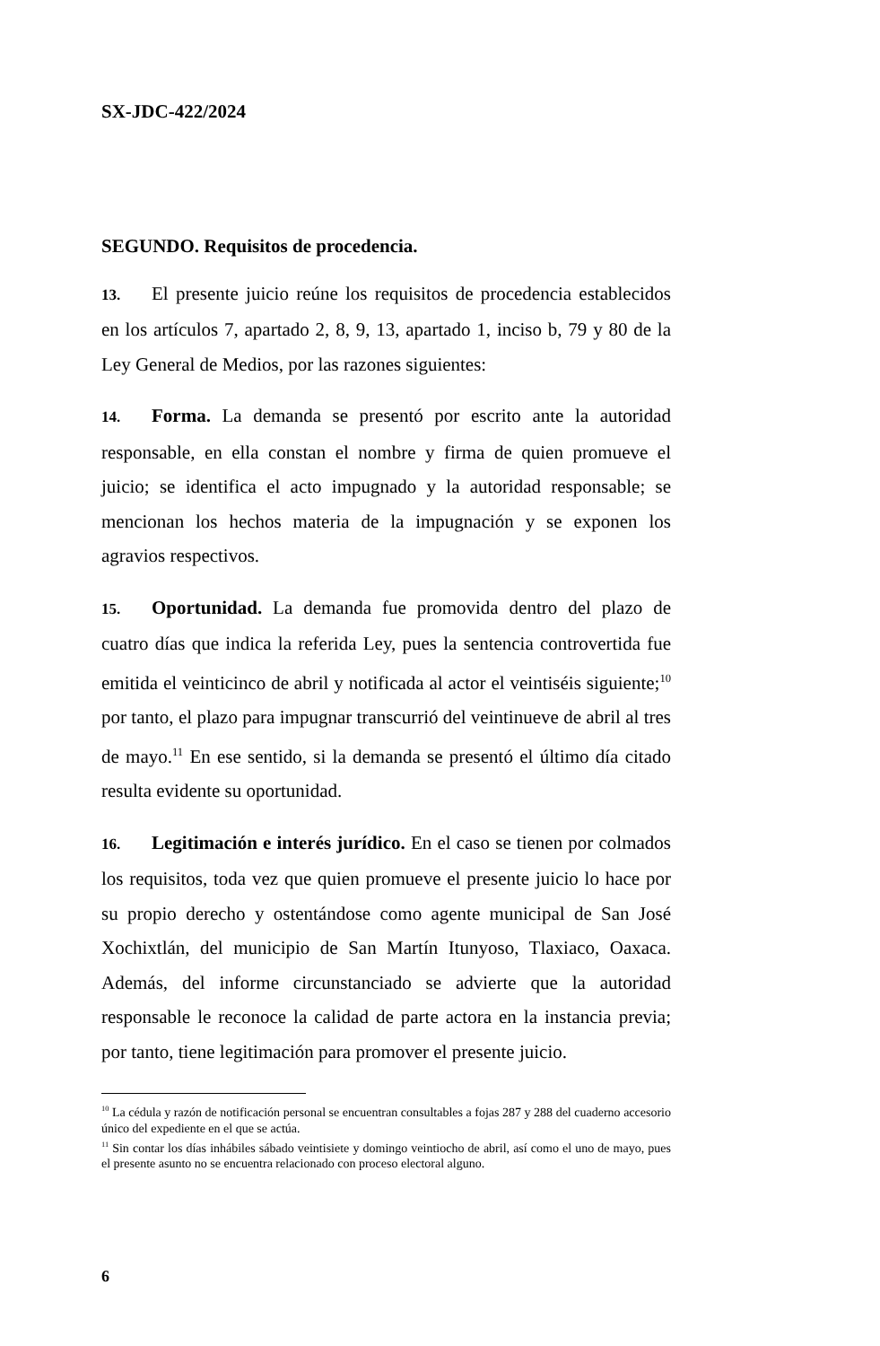SX-JDC-422/2024
SEGUNDO. Requisitos de procedencia.
13. El presente juicio reúne los requisitos de procedencia establecidos en los artículos 7, apartado 2, 8, 9, 13, apartado 1, inciso b, 79 y 80 de la Ley General de Medios, por las razones siguientes:
14. Forma. La demanda se presentó por escrito ante la autoridad responsable, en ella constan el nombre y firma de quien promueve el juicio; se identifica el acto impugnado y la autoridad responsable; se mencionan los hechos materia de la impugnación y se exponen los agravios respectivos.
15. Oportunidad. La demanda fue promovida dentro del plazo de cuatro días que indica la referida Ley, pues la sentencia controvertida fue emitida el veinticinco de abril y notificada al actor el veintiséis siguiente;<sup>10</sup> por tanto, el plazo para impugnar transcurrió del veintinueve de abril al tres de mayo.<sup>11</sup> En ese sentido, si la demanda se presentó el último día citado resulta evidente su oportunidad.
16. Legitimación e interés jurídico. En el caso se tienen por colmados los requisitos, toda vez que quien promueve el presente juicio lo hace por su propio derecho y ostentándose como agente municipal de San José Xochixtlán, del municipio de San Martín Itunyoso, Tlaxiaco, Oaxaca. Además, del informe circunstanciado se advierte que la autoridad responsable le reconoce la calidad de parte actora en la instancia previa; por tanto, tiene legitimación para promover el presente juicio.
<sup>10</sup> La cédula y razón de notificación personal se encuentran consultables a fojas 287 y 288 del cuaderno accesorio único del expediente en el que se actúa.
<sup>11</sup> Sin contar los días inhábiles sábado veintisiete y domingo veintiocho de abril, así como el uno de mayo, pues el presente asunto no se encuentra relacionado con proceso electoral alguno.
6